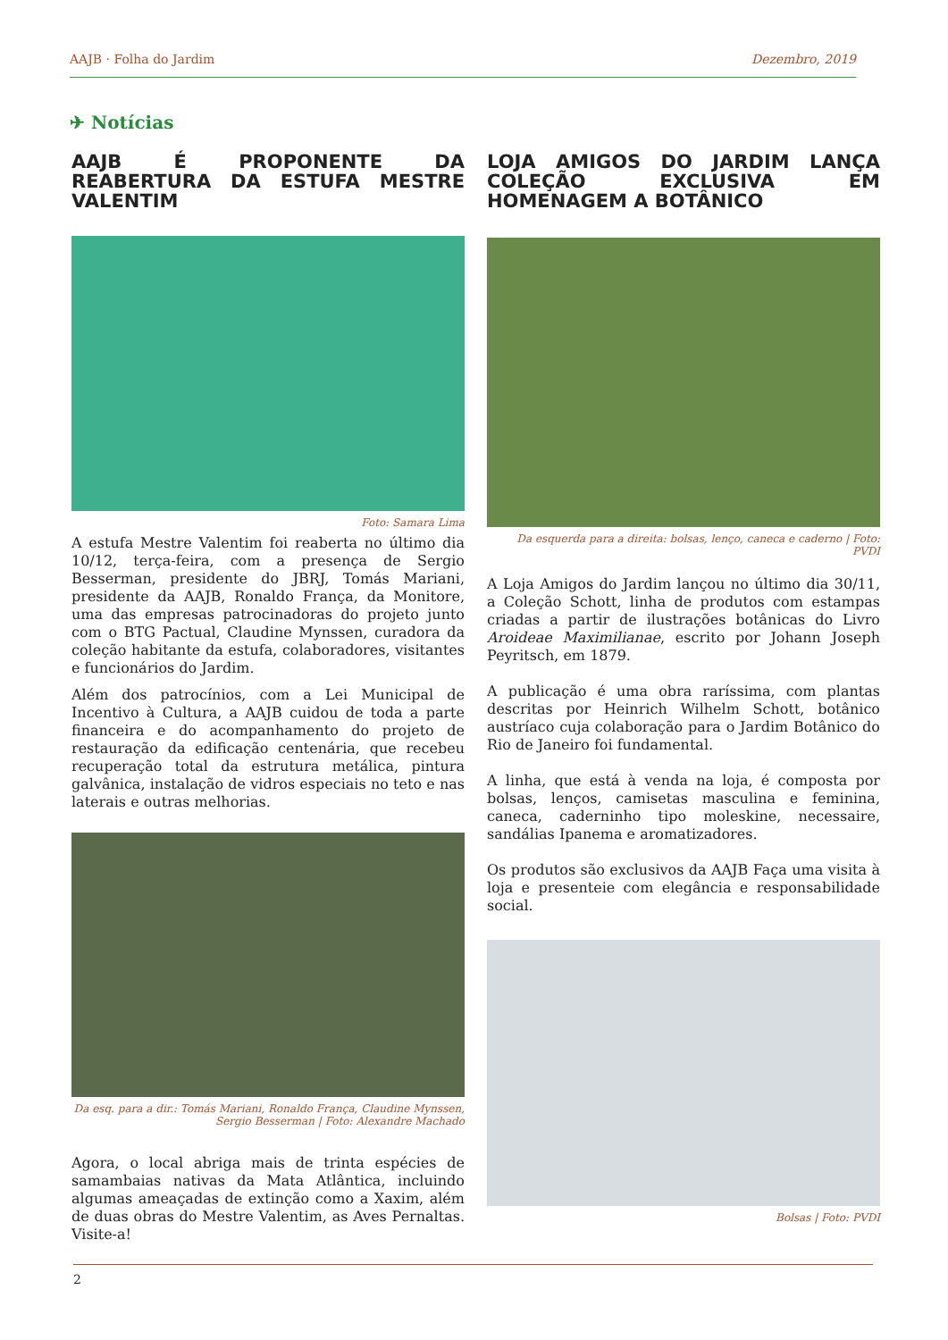AAJB · Folha do Jardim Dezembro, 2019
✈ Notícias
AAJB É PROPONENTE DA REABERTURA DA ESTUFA MESTRE VALENTIM
Foto: Samara Lima
A estufa Mestre Valentim foi reaberta no último dia 10/12, terça-feira, com a presença de Sergio Besserman, presidente do JBRJ, Tomás Mariani, presidente da AAJB, Ronaldo França, da Monitore, uma das empresas patrocinadoras do projeto junto com o BTG Pactual, Claudine Mynssen, curadora da coleção habitante da estufa, colaboradores, visitantes e funcionários do Jardim.
Além dos patrocínios, com a Lei Municipal de Incentivo à Cultura, a AAJB cuidou de toda a parte financeira e do acompanhamento do projeto de restauração da edificação centenária, que recebeu recuperação total da estrutura metálica, pintura galvânica, instalação de vidros especiais no teto e nas laterais e outras melhorias.
Da esq. para a dir.: Tomás Mariani, Ronaldo França, Claudine Mynssen,
Sergio Besserman | Foto: Alexandre Machado
Agora, o local abriga mais de trinta espécies de samambaias nativas da Mata Atlântica, incluindo algumas ameaçadas de extinção como a Xaxim, além de duas obras do Mestre Valentim, as Aves Pernaltas. Visite-a!
LOJA AMIGOS DO JARDIM LANÇA COLEÇÃO EXCLUSIVA EM HOMENAGEM A BOTÂNICO
Da esquerda para a direita: bolsas, lenço, caneca e caderno | Foto: PVDI
A Loja Amigos do Jardim lançou no último dia 30/11, a Coleção Schott, linha de produtos com estampas criadas a partir de ilustrações botânicas do Livro Aroideae Maximilianae, escrito por Johann Joseph Peyritsch, em 1879.
A publicação é uma obra raríssima, com plantas descritas por Heinrich Wilhelm Schott, botânico austríaco cuja colaboração para o Jardim Botânico do Rio de Janeiro foi fundamental.
A linha, que está à venda na loja, é composta por bolsas, lenços, camisetas masculina e feminina, caneca, caderninho tipo moleskine, necessaire, sandálias Ipanema e aromatizadores.
Os produtos são exclusivos da AAJB Faça uma visita à loja e presenteie com elegância e responsabilidade social.
Bolsas | Foto: PVDI
2